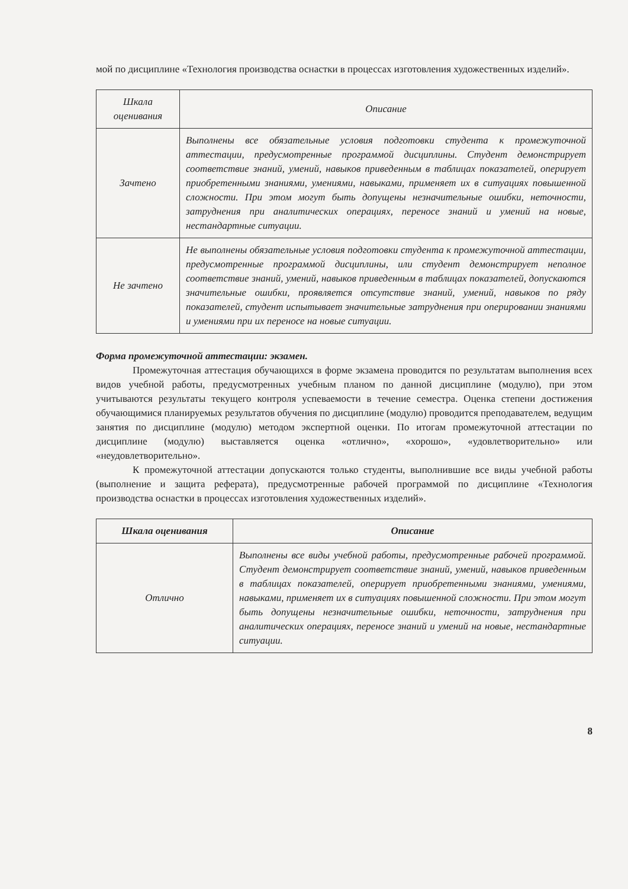мой по дисциплине «Технология производства оснастки в процессах изготовления художественных изделий».
| Шкала оценивания | Описание |
| --- | --- |
| Зачтено | Выполнены все обязательные условия подготовки студента к промежуточной аттестации, предусмотренные программой дисциплины. Студент демонстрирует соответствие знаний, умений, навыков приведенным в таблицах показателей, оперирует приобретенными знаниями, умениями, навыками, применяет их в ситуациях повышенной сложности. При этом могут быть допущены незначительные ошибки, неточности, затруднения при аналитических операциях, переносе знаний и умений на новые, нестандартные ситуации. |
| Не зачтено | Не выполнены обязательные условия подготовки студента к промежуточной аттестации, предусмотренные программой дисциплины, или студент демонстрирует неполное соответствие знаний, умений, навыков приведенным в таблицах показателей, допускаются значительные ошибки, проявляется отсутствие знаний, умений, навыков по ряду показателей, студент испытывает значительные затруднения при оперировании знаниями и умениями при их переносе на новые ситуации. |
Форма промежуточной аттестации: экзамен.
Промежуточная аттестация обучающихся в форме экзамена проводится по результатам выполнения всех видов учебной работы, предусмотренных учебным планом по данной дисциплине (модулю), при этом учитываются результаты текущего контроля успеваемости в течение семестра. Оценка степени достижения обучающимися планируемых результатов обучения по дисциплине (модулю) проводится преподавателем, ведущим занятия по дисциплине (модулю) методом экспертной оценки. По итогам промежуточной аттестации по дисциплине (модулю) выставляется оценка «отлично», «хорошо», «удовлетворительно» или «неудовлетворительно».
К промежуточной аттестации допускаются только студенты, выполнившие все виды учебной работы (выполнение и защита реферата), предусмотренные рабочей программой по дисциплине «Технология производства оснастки в процессах изготовления художественных изделий».
| Шкала оценивания | Описание |
| --- | --- |
| Отлично | Выполнены все виды учебной работы, предусмотренные рабочей программой. Студент демонстрирует соответствие знаний, умений, навыков приведенным в таблицах показателей, оперирует приобретенными знаниями, умениями, навыками, применяет их в ситуациях повышенной сложности. При этом могут быть допущены незначительные ошибки, неточности, затруднения при аналитических операциях, переносе знаний и умений на новые, нестандартные ситуации. |
8